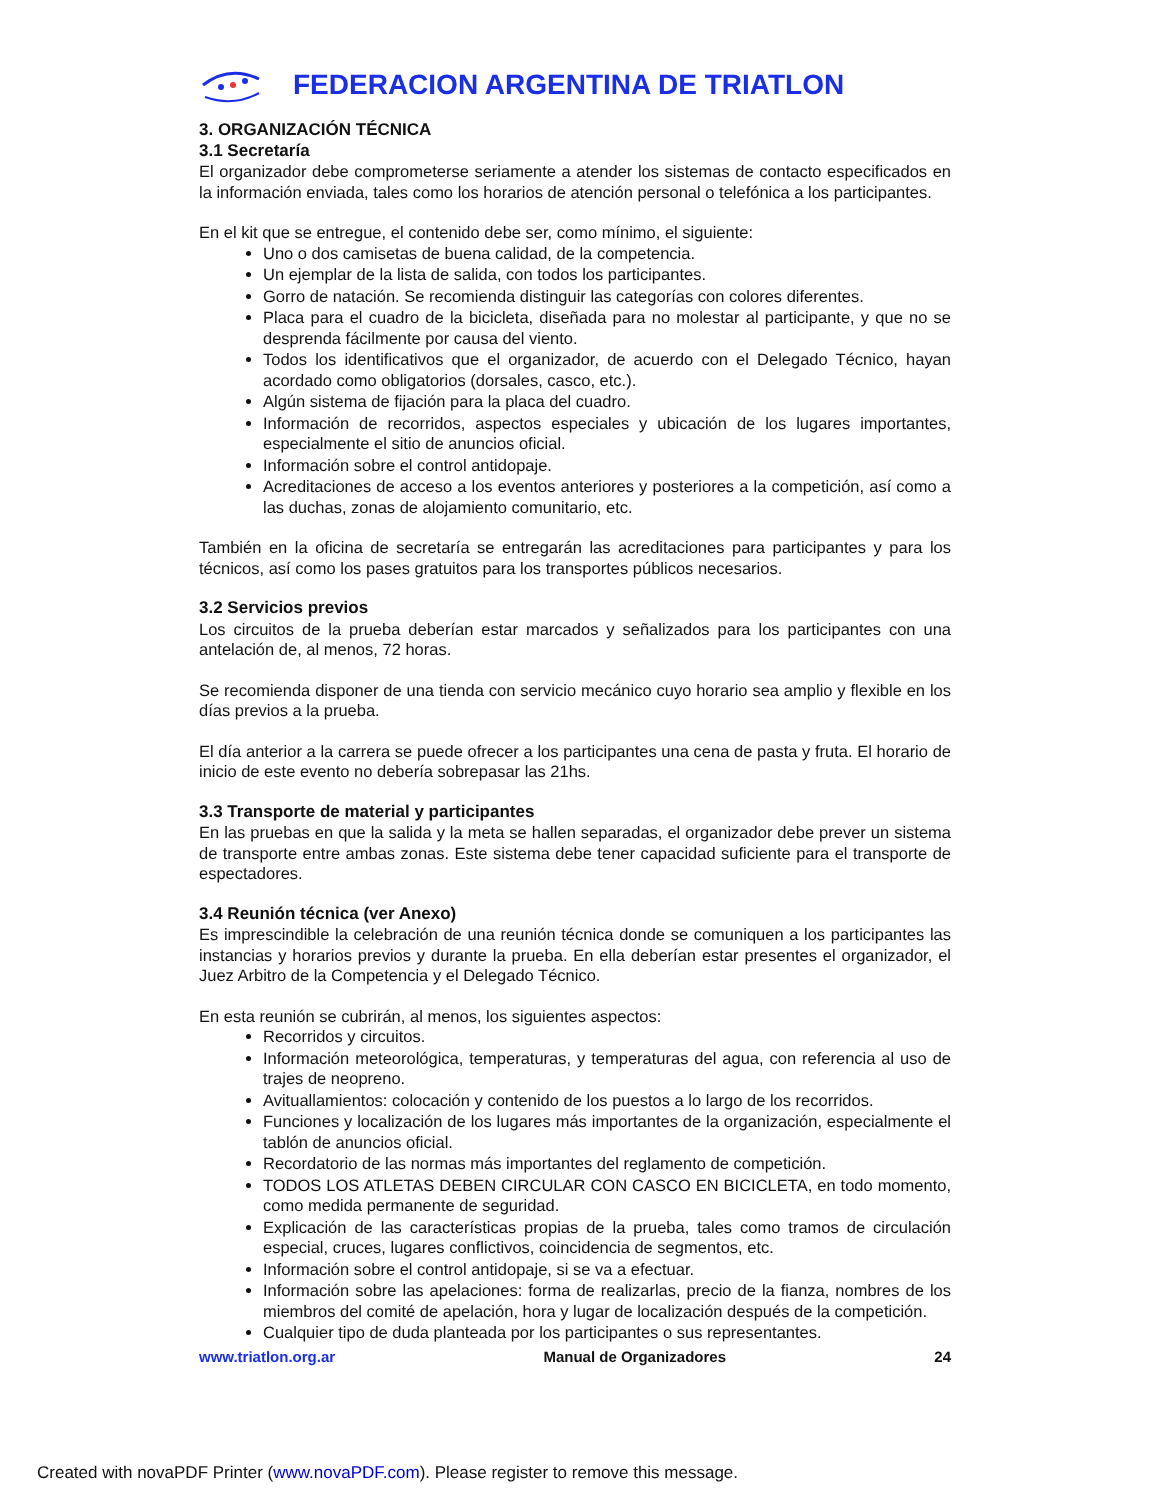FEDERACION ARGENTINA DE TRIATLON
3. ORGANIZACIÓN TÉCNICA
3.1 Secretaría
El organizador debe comprometerse seriamente a atender los sistemas de contacto especificados en la información enviada, tales como los horarios de atención personal o telefónica a los participantes.
En el kit que se entregue, el contenido debe ser, como mínimo, el siguiente:
Uno o dos camisetas de buena calidad, de la competencia.
Un ejemplar de la lista de salida, con todos los participantes.
Gorro de natación. Se recomienda distinguir las categorías con colores diferentes.
Placa para el cuadro de la bicicleta, diseñada para no molestar al participante, y que no se desprenda fácilmente por causa del viento.
Todos los identificativos que el organizador, de acuerdo con el Delegado Técnico, hayan acordado como obligatorios (dorsales, casco, etc.).
Algún sistema de fijación para la placa del cuadro.
Información de recorridos, aspectos especiales y ubicación de los lugares importantes, especialmente el sitio de anuncios oficial.
Información sobre el control antidopaje.
Acreditaciones de acceso a los eventos anteriores y posteriores a la competición, así como a las duchas, zonas de alojamiento comunitario, etc.
También en la oficina de secretaría se entregarán las acreditaciones para participantes y para los técnicos, así como los pases gratuitos para los transportes públicos necesarios.
3.2 Servicios previos
Los circuitos de la prueba deberían estar marcados y señalizados para los participantes con una antelación de, al menos, 72 horas.
Se recomienda disponer de una tienda con servicio mecánico cuyo horario sea amplio y flexible en los días previos a la prueba.
El día anterior a la carrera se puede ofrecer a los participantes una cena de pasta y fruta. El horario de inicio de este evento no debería sobrepasar las 21hs.
3.3 Transporte de material y participantes
En las pruebas en que la salida y la meta se hallen separadas, el organizador debe prever un sistema de transporte entre ambas zonas. Este sistema debe tener capacidad suficiente para el transporte de espectadores.
3.4 Reunión técnica (ver Anexo)
Es imprescindible la celebración de una reunión técnica donde se comuniquen a los participantes las instancias y horarios previos y durante la prueba. En ella deberían estar presentes el organizador, el Juez Arbitro de la Competencia y el Delegado Técnico.
En esta reunión se cubrirán, al menos, los siguientes aspectos:
Recorridos y circuitos.
Información meteorológica, temperaturas, y temperaturas del agua, con referencia al uso de trajes de neopreno.
Avituallamientos: colocación y contenido de los puestos a lo largo de los recorridos.
Funciones y localización de los lugares más importantes de la organización, especialmente el tablón de anuncios oficial.
Recordatorio de las normas más importantes del reglamento de competición.
TODOS LOS ATLETAS DEBEN CIRCULAR CON CASCO EN BICICLETA, en todo momento, como medida permanente de seguridad.
Explicación de las características propias de la prueba, tales como tramos de circulación especial, cruces, lugares conflictivos, coincidencia de segmentos, etc.
Información sobre el control antidopaje, si se va a efectuar.
Información sobre las apelaciones: forma de realizarlas, precio de la fianza, nombres de los miembros del comité de apelación, hora y lugar de localización después de la competición.
Cualquier tipo de duda planteada por los participantes o sus representantes.
www.triatlon.org.ar Manual de Organizadores 24
Created with novaPDF Printer (www.novaPDF.com). Please register to remove this message.